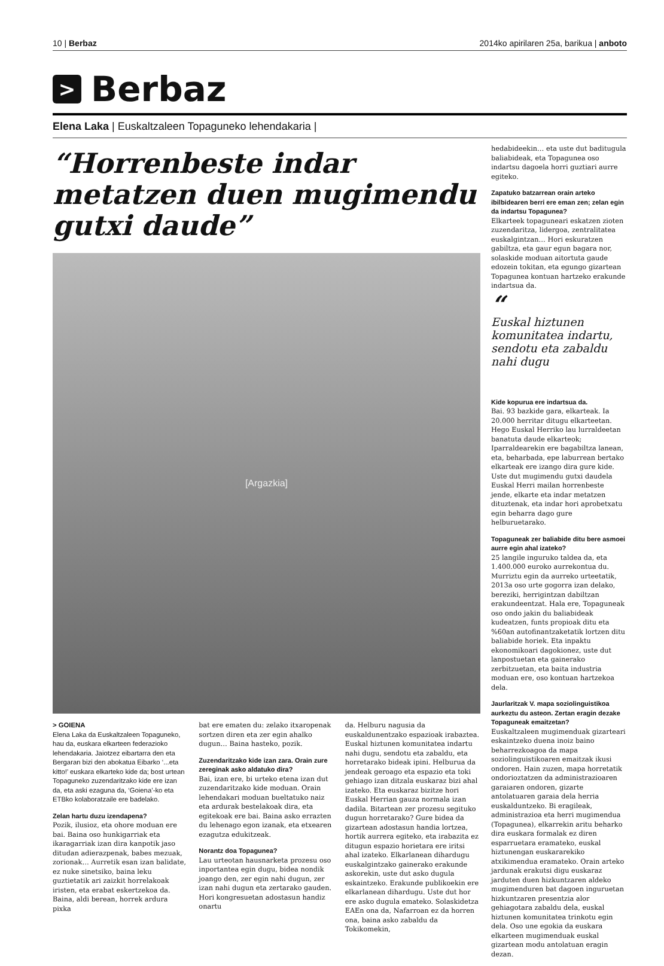10 | Berbaz 2014ko apirilaren 25a, barikua | anboto
> Berbaz
Elena Laka | Euskaltzaleen Topaguneko lehendakaria |
“Horrenbeste indar metatzen duen mugimendu gutxi daude”
[Argazkia]
> GOIENA
Elena Laka da Euskaltzaleen Topaguneko, hau da, euskara elkarteen federazioko lehendakaria. Jaiotzez eibartarra den eta Bergaran bizi den abokatua Eibarko ‘...eta kitto!’ euskara elkarteko kide da; bost urtean Topaguneko zuzendaritzako kide ere izan da, eta aski ezaguna da, ‘Goiena’-ko eta ETBko kolaboratzaile ere badelako.
Zelan hartu duzu izendapena?
Pozik, ilusioz, eta ohore moduan ere bai. Baina oso hunkigarriak eta ikaragarriak izan dira kanpotik jaso ditudan adierazpenak, babes mezuak, zorionak… Aurretik esan izan balidate, ez nuke sinetsiko, baina leku guztietatik ari zaizkit horrelakoak iristen, eta erabat eskertzekoa da. Baina, aldi berean, horrek ardura pixka
bat ere ematen du: zelako itxaropenak sortzen diren eta zer egin ahalko dugun… Baina hasteko, pozik.
Zuzendaritzako kide izan zara. Orain zure zereginak asko aldatuko dira?
Bai, izan ere, bi urteko etena izan dut zuzendaritzako kide moduan. Orain lehendakari moduan bueltatuko naiz eta ardurak bestelakoak dira, eta egitekoak ere bai. Baina asko errazten du lehenago egon izanak, eta etxearen ezagutza edukitzeak.
Norantz doa Topagunea?
Lau urteotan hausnarketa prozesu oso inportantea egin dugu, bidea nondik joango den, zer egin nahi dugun, zer izan nahi dugun eta zertarako gauden. Hori kongresuetan adostasun handiz onartu
da. Helburu nagusia da euskaldunentzako espazioak irabaztea. Euskal hiztunen komunitatea indartu nahi dugu, sendotu eta zabaldu, eta horretarako bideak ipini. Helburua da jendeak geroago eta espazio eta toki gehiago izan ditzala euskaraz bizi ahal izateko. Eta euskaraz bizitze hori Euskal Herrian gauza normala izan dadila. Bitartean zer prozesu segituko dugun horretarako? Gure bidea da gizartean adostasun handia lortzea, hortik aurrera egiteko, eta irabazita ez ditugun espazio horietara ere iritsi ahal izateko. Elkarlanean dihardugu euskalgintzako gainerako erakunde askorekin, uste dut asko dugula eskaintzeko. Erakunde publikoekin ere elkarlanean dihardugu. Uste dut hor ere asko dugula emateko. Solaskidetza EAEn ona da, Nafarroan ez da horren ona, baina asko zabaldu da Tokikomekin,
hedabideekin… eta uste dut baditugula baliabideak, eta Topagunea oso indartsu dagoela horri guztiari aurre egiteko.
Zapatuko batzarrean orain arteko ibilbidearen berri ere eman zen; zelan egin da indartsu Topagunea?
Elkarteek topaguneari eskatzen zioten zuzendaritza, lidergoa, zentralitatea euskalgintzan… Hori eskuratzen gabiltza, eta gaur egun bagara nor, solaskide moduan aitortuta gaude edozein tokitan, eta egungo gizartean Topagunea kontuan hartzeko erakunde indartsua da.
“
Euskal hiztunen komunitatea indartu, sendotu eta zabaldu nahi dugu
Kide kopurua ere indartsua da.
Bai. 93 bazkide gara, elkarteak. Ia 20.000 herritar ditugu elkarteetan. Hego Euskal Herriko lau lurraldeetan banatuta daude elkarteok; Iparraldearekin ere bagabiltza lanean, eta, beharbada, epe laburrean bertako elkarteak ere izango dira gure kide. Uste dut mugimendu gutxi daudela Euskal Herri mailan horrenbeste jende, elkarte eta indar metatzen dituztenak, eta indar hori aprobetxatu egin beharra dago gure helburuetarako.
Topaguneak zer baliabide ditu bere asmoei aurre egin ahal izateko?
25 langile inguruko taldea da, eta 1.400.000 euroko aurrekontua du. Murriztu egin da aurreko urteetatik, 2013a oso urte gogorra izan delako, bereziki, herrigintzan dabiltzan erakundeentzat. Hala ere, Topaguneak oso ondo jakin du baliabideak kudeatzen, funts propioak ditu eta %60an autofinantzaketatik lortzen ditu baliabide horiek. Eta inpaktu ekonomikoari dagokionez, uste dut lanpostuetan eta gainerako zerbitzuetan, eta baita industria moduan ere, oso kontuan hartzekoa dela.
Jaurlaritzak V. mapa soziolinguistikoa aurkeztu du asteon. Zertan eragin dezake Topaguneak emaitzetan?
Euskaltzaleen mugimenduak gizarteari eskaintzeko duena inoiz baino beharrezkoagoa da mapa soziolinguistikoaren emaitzak ikusi ondoren. Hain zuzen, mapa horretatik ondorioztatzen da administrazioaren garaiaren ondoren, gizarte antolatuaren garaia dela herria euskalduntzeko. Bi eragileak, administrazioa eta herri mugimendua (Topagunea), elkarrekin aritu beharko dira euskara formalak ez diren esparruetara eramateko, euskal hiztunengan euskararekiko atxikimendua eramateko. Orain arteko jardunak erakutsi digu euskaraz jarduten duen hizkuntzaren aldeko mugimenduren bat dagoen inguruetan hizkuntzaren presentzia alor gehiagotara zabaldu dela, euskal hiztunen komunitatea trinkotu egin dela. Oso une egokia da euskara elkarteen mugimenduak euskal gizartean modu antolatuan eragin dezan.